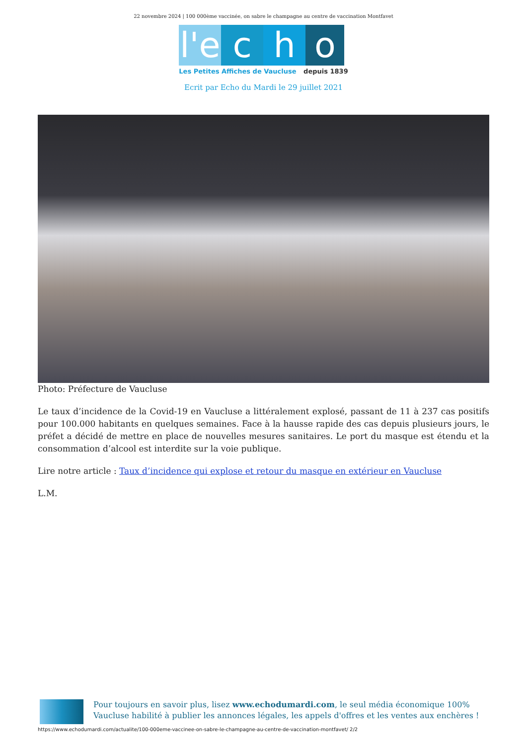22 novembre 2024 | 100 000ème vaccinée, on sabre le champagne au centre de vaccination Montfavet
l'e
c
h
o
Les Petites Affiches de Vaucluse depuis 1839
Ecrit par Echo du Mardi le 29 juillet 2021
Photo: Préfecture de Vaucluse
Le taux d’incidence de la Covid-19 en Vaucluse a littéralement explosé, passant de 11 à 237 cas positifs pour 100.000 habitants en quelques semaines. Face à la hausse rapide des cas depuis plusieurs jours, le préfet a décidé de mettre en place de nouvelles mesures sanitaires. Le port du masque est étendu et la consommation d’alcool est interdite sur la voie publique.
Lire notre article : Taux d’incidence qui explose et retour du masque en extérieur en Vaucluse
L.M.
Pour toujours en savoir plus, lisez www.echodumardi.com, le seul média économique 100% Vaucluse habilité à publier les annonces légales, les appels d'offres et les ventes aux enchères !
https://www.echodumardi.com/actualite/100-000eme-vaccinee-on-sabre-le-champagne-au-centre-de-vaccination-montfavet/ 2/2